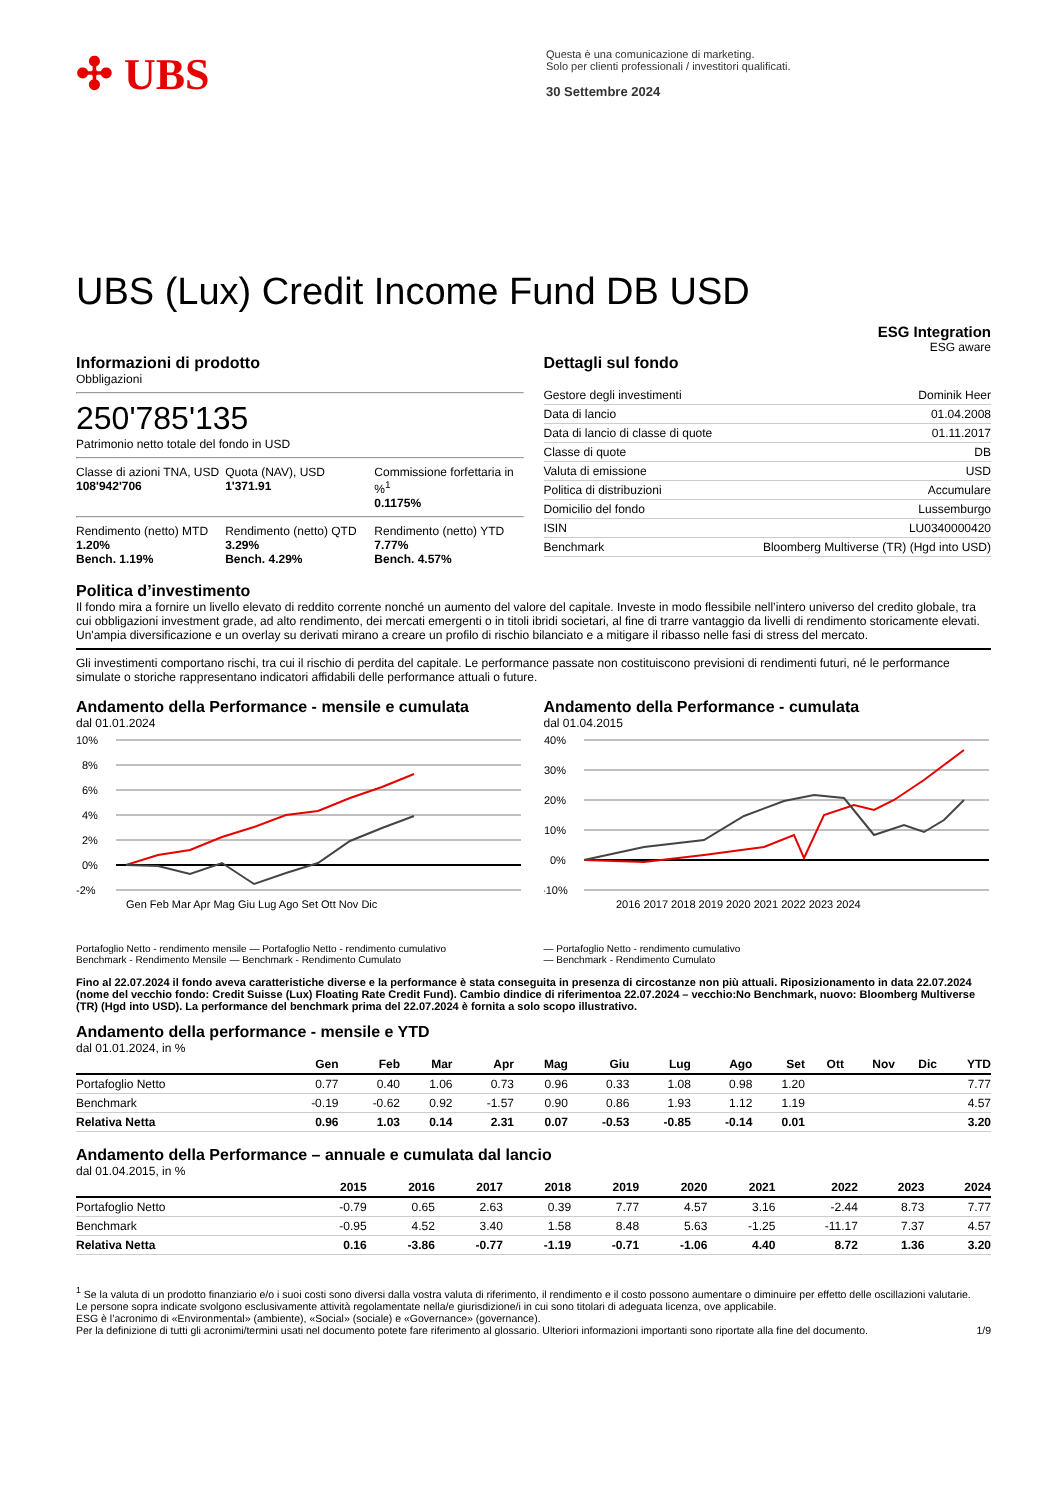✣ UBS
Questa è una comunicazione di marketing.
Solo per clienti professionali / investitori qualificati.
30 Settembre 2024
UBS (Lux) Credit Income Fund DB USD
ESG Integration
ESG aware
Informazioni di prodotto
Obbligazioni
250'785'135
Patrimonio netto totale del fondo in USD
Classe di azioni TNA, USD
108'942'706
Quota (NAV), USD
1'371.91
Commissione forfettaria in %<sup>1</sup>
0.1175%
Rendimento (netto) MTD
1.20%
Bench. 1.19%
Rendimento (netto) QTD
3.29%
Bench. 4.29%
Rendimento (netto) YTD
7.77%
Bench. 4.57%
Dettagli sul fondo
| Gestore degli investimenti | Dominik Heer |
| Data di lancio | 01.04.2008 |
| Data di lancio di classe di quote | 01.11.2017 |
| Classe di quote | DB |
| Valuta di emissione | USD |
| Politica di distribuzioni | Accumulare |
| Domicilio del fondo | Lussemburgo |
| ISIN | LU0340000420 |
| Benchmark | Bloomberg Multiverse (TR) (Hgd into USD) |
Politica d’investimento
Il fondo mira a fornire un livello elevato di reddito corrente nonché un aumento del valore del capitale. Investe in modo flessibile nell’intero universo del credito globale, tra cui obbligazioni investment grade, ad alto rendimento, dei mercati emergenti o in titoli ibridi societari, al fine di trarre vantaggio da livelli di rendimento storicamente elevati. Un'ampia diversificazione e un overlay su derivati mirano a creare un profilo di rischio bilanciato e a mitigare il ribasso nelle fasi di stress del mercato.
Gli investimenti comportano rischi, tra cui il rischio di perdita del capitale. Le performance passate non costituiscono previsioni di rendimenti futuri, né le performance simulate o storiche rappresentano indicatori affidabili delle performance attuali o future.
Andamento della Performance - mensile e cumulata
dal 01.01.2024
10%
8%
6%
4%
2%
0%
-2%
Gen Feb Mar Apr Mag Giu Lug Ago Set Ott Nov Dic
Portafoglio Netto - rendimento mensile — Portafoglio Netto - rendimento cumulativo
Benchmark - Rendimento Mensile — Benchmark - Rendimento Cumulato
Andamento della Performance - cumulata
dal 01.04.2015
40%
30%
20%
10%
0%
-10%
2016 2017 2018 2019 2020 2021 2022 2023 2024
— Portafoglio Netto - rendimento cumulativo
— Benchmark - Rendimento Cumulato
Fino al 22.07.2024 il fondo aveva caratteristiche diverse e la performance è stata conseguita in presenza di circostanze non più attuali. Riposizionamento in data 22.07.2024 (nome del vecchio fondo: Credit Suisse (Lux) Floating Rate Credit Fund). Cambio dindice di riferimentoa 22.07.2024 – vecchio:No Benchmark, nuovo: Bloomberg Multiverse (TR) (Hgd into USD). La performance del benchmark prima del 22.07.2024 è fornita a solo scopo illustrativo.
Andamento della performance - mensile e YTD
dal 01.01.2024, in %
| | Gen | Feb | Mar | Apr | Mag | Giu | Lug | Ago | Set | Ott | Nov | Dic | YTD |
| --- | --- | --- | --- | --- | --- | --- | --- | --- | --- | --- | --- | --- | --- |
| Portafoglio Netto | 0.77 | 0.40 | 1.06 | 0.73 | 0.96 | 0.33 | 1.08 | 0.98 | 1.20 | | | | 7.77 |
| Benchmark | -0.19 | -0.62 | 0.92 | -1.57 | 0.90 | 0.86 | 1.93 | 1.12 | 1.19 | | | | 4.57 |
| Relativa Netta | 0.96 | 1.03 | 0.14 | 2.31 | 0.07 | -0.53 | -0.85 | -0.14 | 0.01 | | | | 3.20 |
Andamento della Performance – annuale e cumulata dal lancio
dal 01.04.2015, in %
| | 2015 | 2016 | 2017 | 2018 | 2019 | 2020 | 2021 | 2022 | 2023 | 2024 |
| --- | --- | --- | --- | --- | --- | --- | --- | --- | --- | --- |
| Portafoglio Netto | -0.79 | 0.65 | 2.63 | 0.39 | 7.77 | 4.57 | 3.16 | -2.44 | 8.73 | 7.77 |
| Benchmark | -0.95 | 4.52 | 3.40 | 1.58 | 8.48 | 5.63 | -1.25 | -11.17 | 7.37 | 4.57 |
| Relativa Netta | 0.16 | -3.86 | -0.77 | -1.19 | -0.71 | -1.06 | 4.40 | 8.72 | 1.36 | 3.20 |
<sup>1</sup> Se la valuta di un prodotto finanziario e/o i suoi costi sono diversi dalla vostra valuta di riferimento, il rendimento e il costo possono aumentare o diminuire per effetto delle oscillazioni valutarie.
Le persone sopra indicate svolgono esclusivamente attività regolamentate nella/e giurisdizione/i in cui sono titolari di adeguata licenza, ove applicabile.
ESG è l’acronimo di «Environmental» (ambiente), «Social» (sociale) e «Governance» (governance).
Per la definizione di tutti gli acronimi/termini usati nel documento potete fare riferimento al glossario. Ulteriori informazioni importanti sono riportate alla fine del documento. 1/9